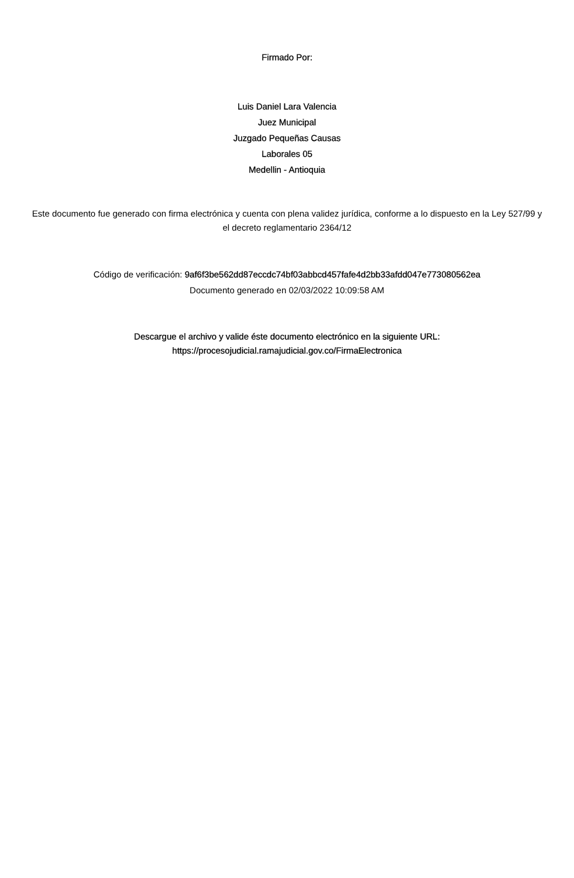Firmado Por:
Luis Daniel Lara Valencia
Juez Municipal
Juzgado Pequeñas Causas
Laborales 05
Medellin - Antioquia
Este documento fue generado con firma electrónica y cuenta con plena validez jurídica, conforme a lo dispuesto en la Ley 527/99 y el decreto reglamentario 2364/12
Código de verificación: 9af6f3be562dd87eccdc74bf03abbcd457fafe4d2bb33afdd047e773080562ea
Documento generado en 02/03/2022 10:09:58 AM
Descargue el archivo y valide éste documento electrónico en la siguiente URL:
https://procesojudicial.ramajudicial.gov.co/FirmaElectronica